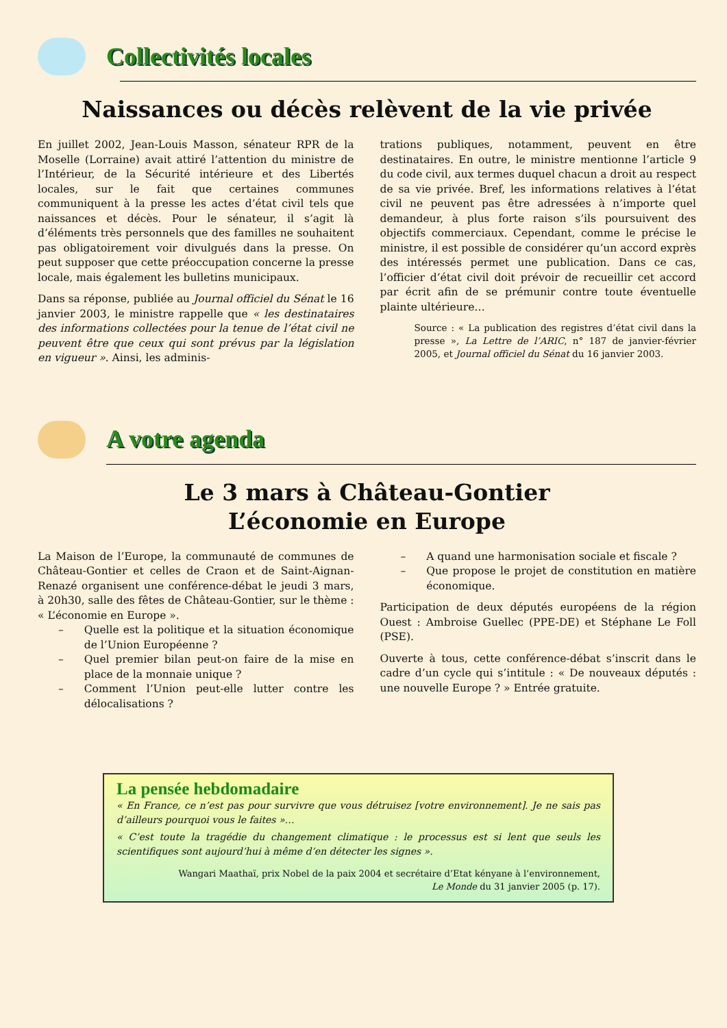Collectivités locales
Naissances ou décès relèvent de la vie privée
En juillet 2002, Jean-Louis Masson, sénateur RPR de la Moselle (Lorraine) avait attiré l’attention du ministre de l’Intérieur, de la Sécurité intérieure et des Libertés locales, sur le fait que certaines communes communiquent à la presse les actes d’état civil tels que naissances et décès. Pour le sénateur, il s’agit là d’éléments très personnels que des familles ne souhaitent pas obligatoirement voir divulgués dans la presse. On peut supposer que cette préoccupation concerne la presse locale, mais également les bulletins municipaux.
Dans sa réponse, publiée au Journal officiel du Sénat le 16 janvier 2003, le ministre rappelle que « les destinataires des informations collectées pour la tenue de l’état civil ne peuvent être que ceux qui sont prévus par la législation en vigueur ». Ainsi, les adminis-
trations publiques, notamment, peuvent en être destinataires. En outre, le ministre mentionne l’article 9 du code civil, aux termes duquel chacun a droit au respect de sa vie privée. Bref, les informations relatives à l’état civil ne peuvent pas être adressées à n’importe quel demandeur, à plus forte raison s’ils poursuivent des objectifs commerciaux. Cependant, comme le précise le ministre, il est possible de considérer qu’un accord exprès des intéressés permet une publication. Dans ce cas, l’officier d’état civil doit prévoir de recueillir cet accord par écrit afin de se prémunir contre toute éventuelle plainte ultérieure…
Source : « La publication des registres d’état civil dans la presse », La Lettre de l’ARIC, n° 187 de janvier-février 2005, et Journal officiel du Sénat du 16 janvier 2003.
A votre agenda
Le 3 mars à Château-Gontier
L’économie en Europe
La Maison de l’Europe, la communauté de communes de Château-Gontier et celles de Craon et de Saint-Aignan-Renazé organisent une conférence-débat le jeudi 3 mars, à 20h30, salle des fêtes de Château-Gontier, sur le thème : « L’économie en Europe ».
– Quelle est la politique et la situation économique de l’Union Européenne ?
– Quel premier bilan peut-on faire de la mise en place de la monnaie unique ?
– Comment l’Union peut-elle lutter contre les délocalisations ?
– A quand une harmonisation sociale et fiscale ?
– Que propose le projet de constitution en matière économique.
Participation de deux députés européens de la région Ouest : Ambroise Guellec (PPE-DE) et Stéphane Le Foll (PSE).
Ouverte à tous, cette conférence-débat s’inscrit dans le cadre d’un cycle qui s’intitule : « De nouveaux députés : une nouvelle Europe ? » Entrée gratuite.
La pensée hebdomadaire
« En France, ce n’est pas pour survivre que vous détruisez [votre environnement]. Je ne sais pas d’ailleurs pourquoi vous le faites »…
« C’est toute la tragédie du changement climatique : le processus est si lent que seuls les scientifiques sont aujourd’hui à même d’en détecter les signes ».
Wangari Maathaï, prix Nobel de la paix 2004 et secrétaire d’Etat kényane à l’environnement,
Le Monde du 31 janvier 2005 (p. 17).